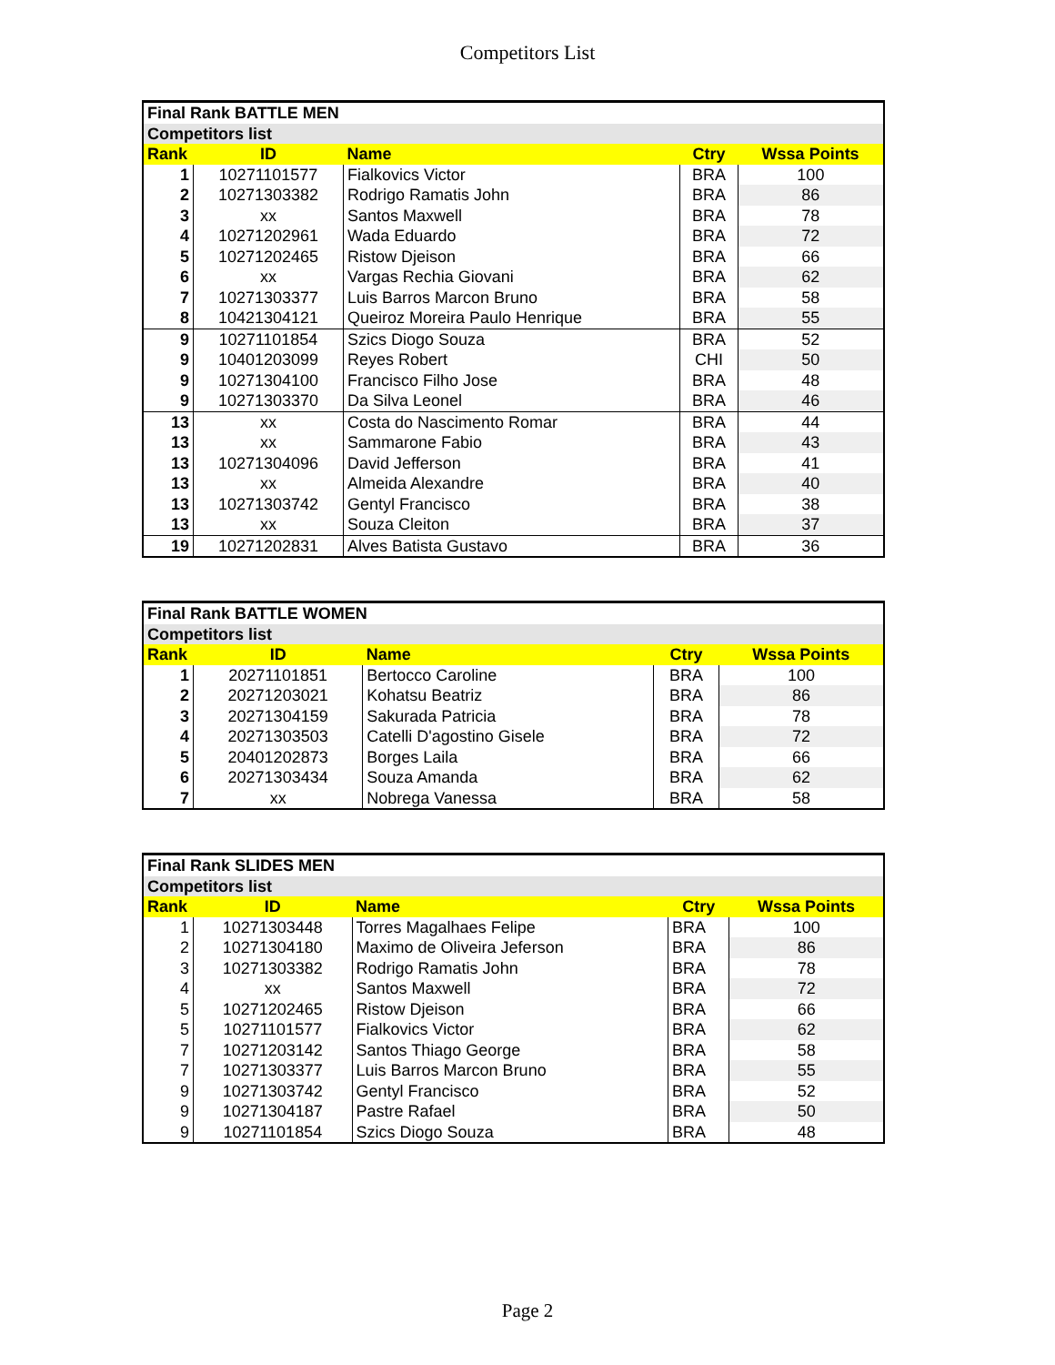Competitors List
| Final Rank BATTLE MEN | | | | |
| --- | --- | --- | --- | --- |
| Competitors list | | | | |
| Rank | ID | Name | Ctry | Wssa Points |
| 1 | 10271101577 | Fialkovics Victor | BRA | 100 |
| 2 | 10271303382 | Rodrigo Ramatis John | BRA | 86 |
| 3 | xx | Santos Maxwell | BRA | 78 |
| 4 | 10271202961 | Wada Eduardo | BRA | 72 |
| 5 | 10271202465 | Ristow Djeison | BRA | 66 |
| 6 | xx | Vargas Rechia Giovani | BRA | 62 |
| 7 | 10271303377 | Luis Barros Marcon Bruno | BRA | 58 |
| 8 | 10421304121 | Queiroz Moreira Paulo Henrique | BRA | 55 |
| 9 | 10271101854 | Szics Diogo Souza | BRA | 52 |
| 9 | 10401203099 | Reyes Robert | CHI | 50 |
| 9 | 10271304100 | Francisco Filho Jose | BRA | 48 |
| 9 | 10271303370 | Da Silva Leonel | BRA | 46 |
| 13 | xx | Costa do Nascimento Romar | BRA | 44 |
| 13 | xx | Sammarone Fabio | BRA | 43 |
| 13 | 10271304096 | David Jefferson | BRA | 41 |
| 13 | xx | Almeida Alexandre | BRA | 40 |
| 13 | 10271303742 | Gentyl Francisco | BRA | 38 |
| 13 | xx | Souza Cleiton | BRA | 37 |
| 19 | 10271202831 | Alves Batista Gustavo | BRA | 36 |
| Final Rank BATTLE WOMEN | | | | |
| --- | --- | --- | --- | --- |
| Competitors list | | | | |
| Rank | ID | Name | Ctry | Wssa Points |
| 1 | 20271101851 | Bertocco Caroline | BRA | 100 |
| 2 | 20271203021 | Kohatsu Beatriz | BRA | 86 |
| 3 | 20271304159 | Sakurada Patricia | BRA | 78 |
| 4 | 20271303503 | Catelli D'agostino Gisele | BRA | 72 |
| 5 | 20401202873 | Borges Laila | BRA | 66 |
| 6 | 20271303434 | Souza Amanda | BRA | 62 |
| 7 | xx | Nobrega Vanessa | BRA | 58 |
| Final Rank SLIDES MEN | | | | |
| --- | --- | --- | --- | --- |
| Competitors list | | | | |
| Rank | ID | Name | Ctry | Wssa Points |
| 1 | 10271303448 | Torres Magalhaes Felipe | BRA | 100 |
| 2 | 10271304180 | Maximo de Oliveira Jeferson | BRA | 86 |
| 3 | 10271303382 | Rodrigo Ramatis John | BRA | 78 |
| 4 | xx | Santos Maxwell | BRA | 72 |
| 5 | 10271202465 | Ristow Djeison | BRA | 66 |
| 5 | 10271101577 | Fialkovics Victor | BRA | 62 |
| 7 | 10271203142 | Santos Thiago George | BRA | 58 |
| 7 | 10271303377 | Luis Barros Marcon Bruno | BRA | 55 |
| 9 | 10271303742 | Gentyl Francisco | BRA | 52 |
| 9 | 10271304187 | Pastre Rafael | BRA | 50 |
| 9 | 10271101854 | Szics Diogo Souza | BRA | 48 |
Page 2